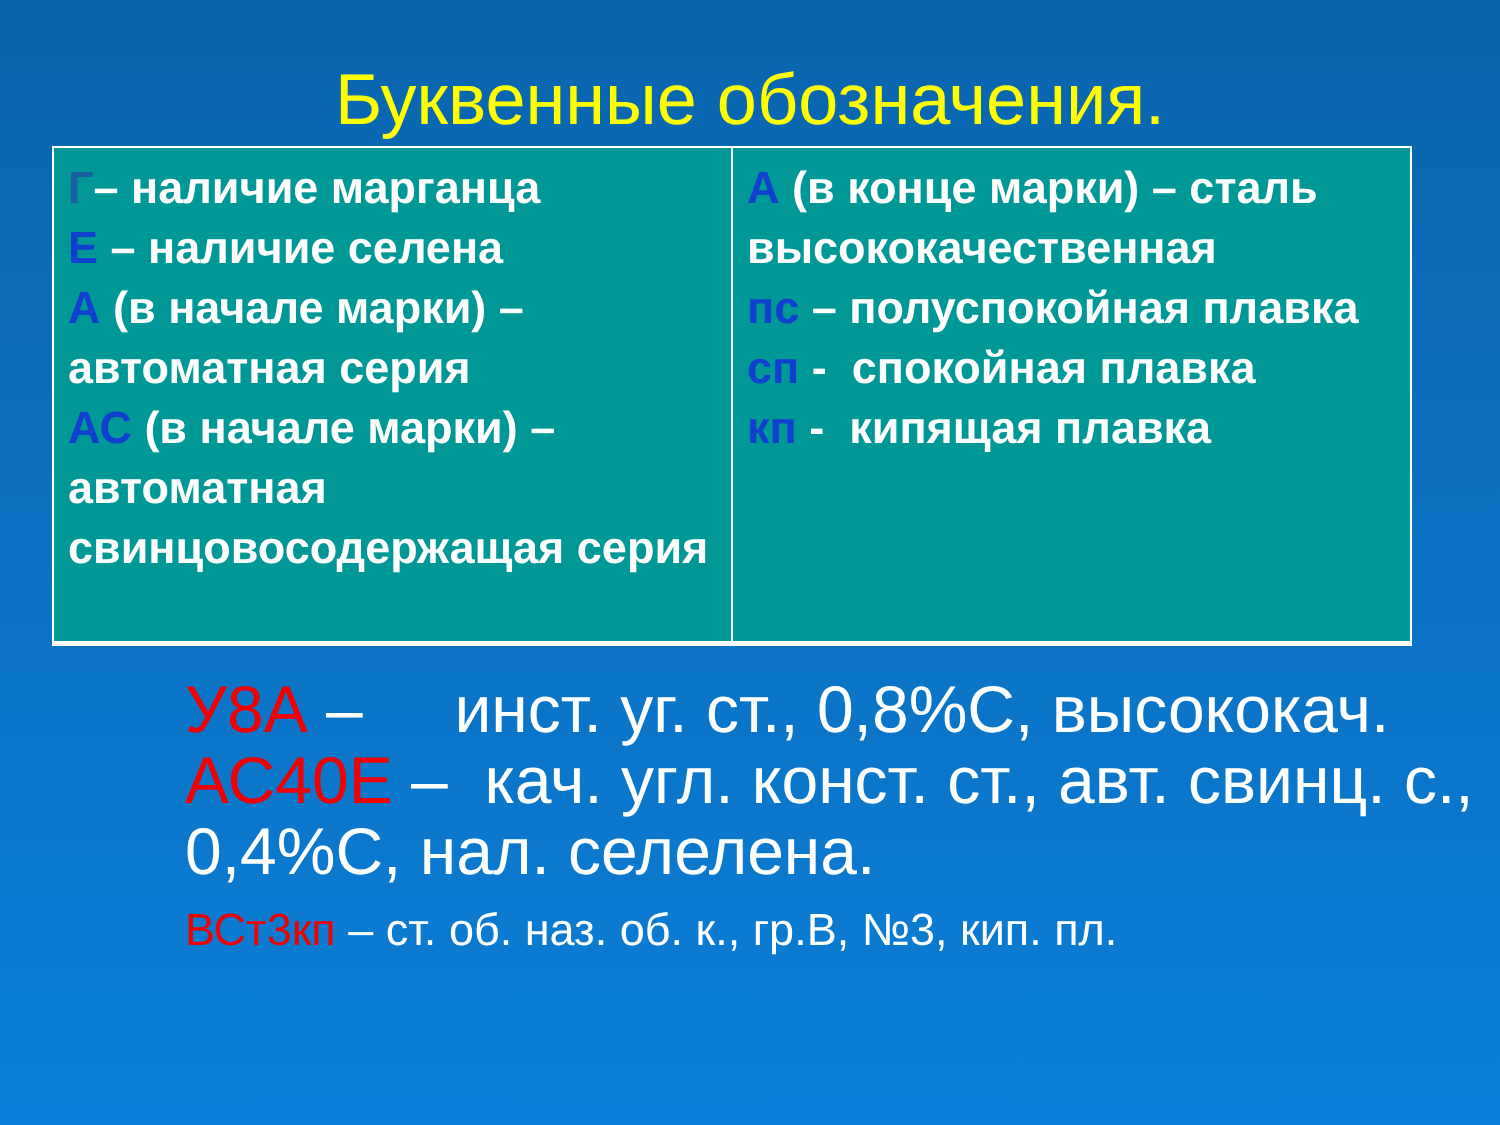Буквенные обозначения.
| Г – наличие марганца Е – наличие селена А (в начале марки) – автоматная серия АС (в начале марки) – автоматная свинцовосодержащая серия | А (в конце марки) – сталь высококачественная пс – полуспокойная плавка сп - спокойная плавка кп - кипящая плавка |
У8А – инст. уг. ст., 0,8%С, высококач.
АС40Е – кач. угл. конст. ст., авт. свинц. с., 0,4%С, нал. селелена.
ВСт3кп – ст. об. наз. об. к., гр.В, №3, кип. пл.